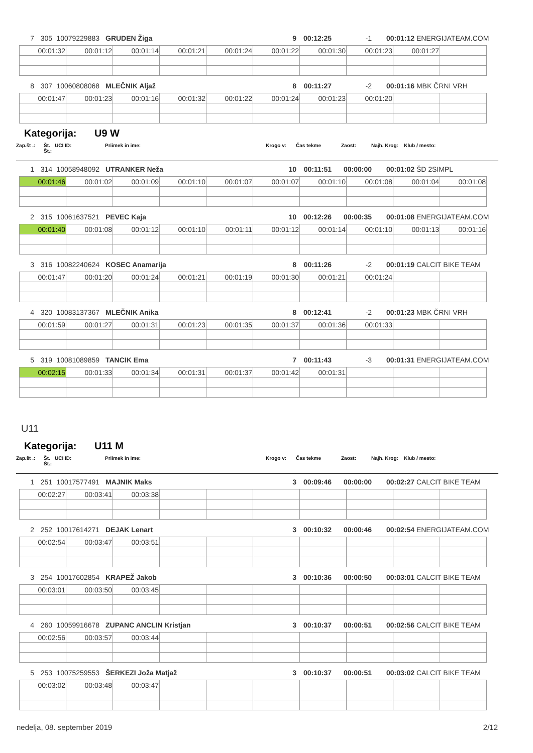7 305 10079229883 GRUDEN Žiga 9 00:12:25 -1 00:01:12 ENERGIJATEAM.COM
| 00:01:32 | 00:01:12 | 00:01:14 | 00:01:21 | 00:01:24 | 00:01:22 | 00:01:30 | 00:01:23 | 00:01:27 | |
8 307 10060808068 MLEČNIK Aljaž 8 00:11:27 -2 00:01:16 MBK ČRNI VRH
| 00:01:47 | 00:01:23 | 00:01:16 | 00:01:32 | 00:01:22 | 00:01:24 | 00:01:23 | 00:01:20 | | |
Kategorija: U9 W
Zap.št .: Št. Št.: UCI ID: Priimek in ime: Krogo v: Čas tekme Zaost: Najh. Krog: Klub / mesto:
1 314 10058948092 UTRANKER Neža 10 00:11:51 00:00:00 00:01:02 ŠD 2SIMPL
| 00:01:46 | 00:01:02 | 00:01:09 | 00:01:10 | 00:01:07 | 00:01:07 | 00:01:10 | 00:01:08 | 00:01:04 | 00:01:08 |
2 315 10061637521 PEVEC Kaja 10 00:12:26 00:00:35 00:01:08 ENERGIJATEAM.COM
| 00:01:40 | 00:01:08 | 00:01:12 | 00:01:10 | 00:01:11 | 00:01:12 | 00:01:14 | 00:01:10 | 00:01:13 | 00:01:16 |
3 316 10082240624 KOSEC Anamarija 8 00:11:26 -2 00:01:19 CALCIT BIKE TEAM
| 00:01:47 | 00:01:20 | 00:01:24 | 00:01:21 | 00:01:19 | 00:01:30 | 00:01:21 | 00:01:24 | | |
4 320 10083137367 MLEČNIK Anika 8 00:12:41 -2 00:01:23 MBK ČRNI VRH
| 00:01:59 | 00:01:27 | 00:01:31 | 00:01:23 | 00:01:35 | 00:01:37 | 00:01:36 | 00:01:33 | | |
5 319 10081089859 TANCIK Ema 7 00:11:43 -3 00:01:31 ENERGIJATEAM.COM
| 00:02:15 | 00:01:33 | 00:01:34 | 00:01:31 | 00:01:37 | 00:01:42 | 00:01:31 | | | |
U11
Kategorija: U11 M
Zap.št .: Št. Št.: UCI ID: Priimek in ime: Krogo v: Čas tekme Zaost: Najh. Krog: Klub / mesto:
1 251 10017577491 MAJNIK Maks 3 00:09:46 00:00:00 00:02:27 CALCIT BIKE TEAM
| 00:02:27 | 00:03:41 | 00:03:38 | | | | | | | |
2 252 10017614271 DEJAK Lenart 3 00:10:32 00:00:46 00:02:54 ENERGIJATEAM.COM
| 00:02:54 | 00:03:47 | 00:03:51 | | | | | | | |
3 254 10017602854 KRAPEŽ Jakob 3 00:10:36 00:00:50 00:03:01 CALCIT BIKE TEAM
| 00:03:01 | 00:03:50 | 00:03:45 | | | | | | | |
4 260 10059916678 ZUPANC ANCLIN Kristjan 3 00:10:37 00:00:51 00:02:56 CALCIT BIKE TEAM
| 00:02:56 | 00:03:57 | 00:03:44 | | | | | | | |
5 253 10075259553 ŠERKEZI Joža Matjaž 3 00:10:37 00:00:51 00:03:02 CALCIT BIKE TEAM
| 00:03:02 | 00:03:48 | 00:03:47 | | | | | | | |
nedelja, 08. september 2019 2/12